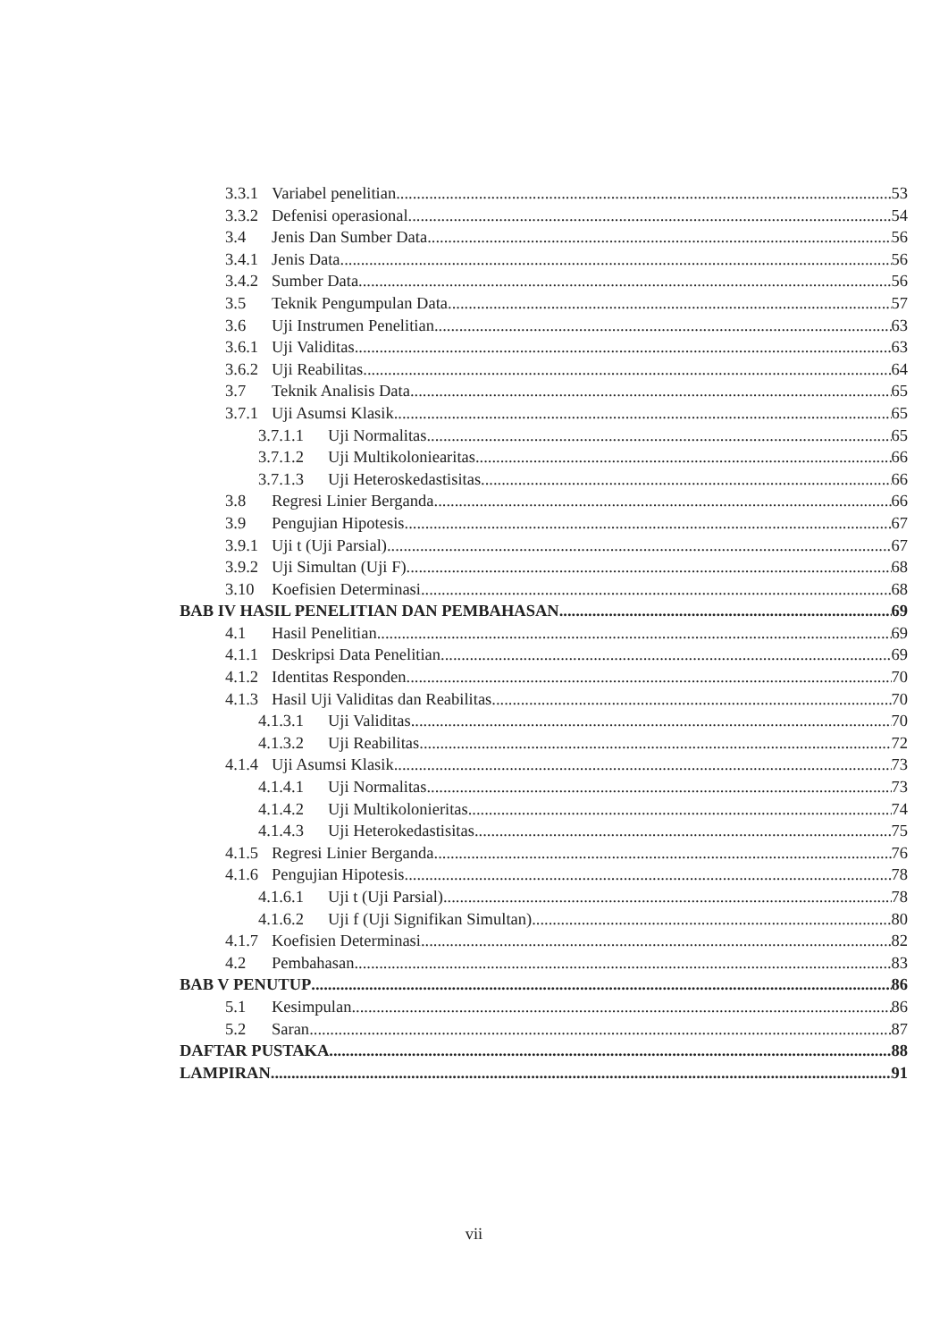3.3.1 Variabel penelitian 53
3.3.2 Defenisi operasional 54
3.4 Jenis Dan Sumber Data 56
3.4.1 Jenis Data 56
3.4.2 Sumber Data 56
3.5 Teknik Pengumpulan Data 57
3.6 Uji Instrumen Penelitian 63
3.6.1 Uji Validitas 63
3.6.2 Uji Reabilitas. 64
3.7 Teknik Analisis Data 65
3.7.1 Uji Asumsi Klasik 65
3.7.1.1 Uji Normalitas 65
3.7.1.2 Uji Multikoloniearitas 66
3.7.1.3 Uji Heteroskedastisitas 66
3.8 Regresi Linier Berganda 66
3.9 Pengujian Hipotesis 67
3.9.1 Uji t (Uji Parsial) 67
3.9.2 Uji Simultan (Uji F) 68
3.10 Koefisien Determinasi 68
BAB IV HASIL PENELITIAN DAN PEMBAHASAN 69
4.1 Hasil Penelitian 69
4.1.1 Deskripsi Data Penelitian 69
4.1.2 Identitas Responden 70
4.1.3 Hasil Uji Validitas dan Reabilitas 70
4.1.3.1 Uji Validitas 70
4.1.3.2 Uji Reabilitas 72
4.1.4 Uji Asumsi Klasik 73
4.1.4.1 Uji Normalitas 73
4.1.4.2 Uji Multikolonieritas 74
4.1.4.3 Uji Heterokedastisitas 75
4.1.5 Regresi Linier Berganda 76
4.1.6 Pengujian Hipotesis 78
4.1.6.1 Uji t (Uji Parsial) 78
4.1.6.2 Uji f (Uji Signifikan Simultan) 80
4.1.7 Koefisien Determinasi 82
4.2 Pembahasan 83
BAB V PENUTUP 86
5.1 Kesimpulan 86
5.2 Saran 87
DAFTAR PUSTAKA 88
LAMPIRAN 91
vii